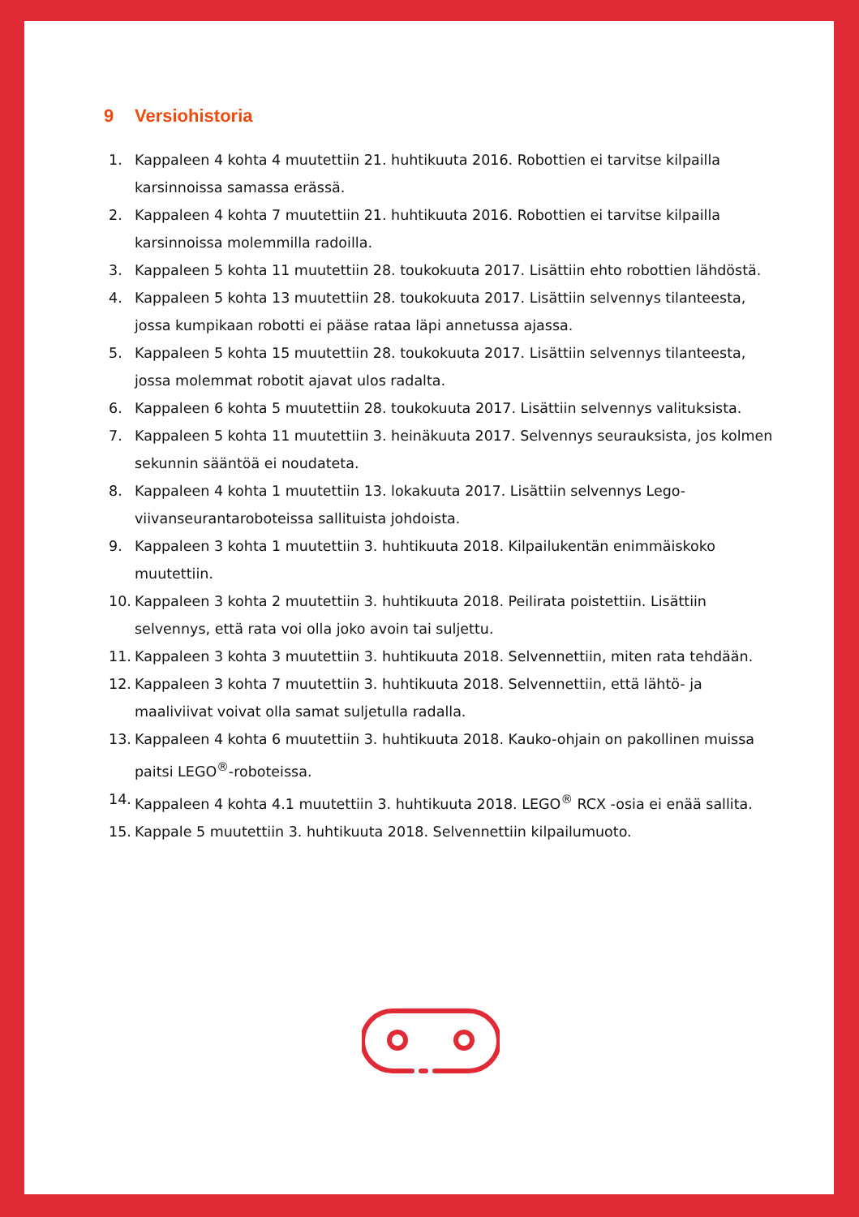9 Versiohistoria
1. Kappaleen 4 kohta 4 muutettiin 21. huhtikuuta 2016. Robottien ei tarvitse kilpailla karsinnoissa samassa erässä.
2. Kappaleen 4 kohta 7 muutettiin 21. huhtikuuta 2016. Robottien ei tarvitse kilpailla karsinnoissa molemmilla radoilla.
3. Kappaleen 5 kohta 11 muutettiin 28. toukokuuta 2017. Lisättiin ehto robottien lähdöstä.
4. Kappaleen 5 kohta 13 muutettiin 28. toukokuuta 2017. Lisättiin selvennys tilanteesta, jossa kumpikaan robotti ei pääse rataa läpi annetussa ajassa.
5. Kappaleen 5 kohta 15 muutettiin 28. toukokuuta 2017. Lisättiin selvennys tilanteesta, jossa molemmat robotit ajavat ulos radalta.
6. Kappaleen 6 kohta 5 muutettiin 28. toukokuuta 2017. Lisättiin selvennys valituksista.
7. Kappaleen 5 kohta 11 muutettiin 3. heinäkuuta 2017. Selvennys seurauksista, jos kolmen sekunnin sääntöä ei noudateta.
8. Kappaleen 4 kohta 1 muutettiin 13. lokakuuta 2017. Lisättiin selvennys Lego-viivanseurantaroboteissa sallituista johdoista.
9. Kappaleen 3 kohta 1 muutettiin 3. huhtikuuta 2018. Kilpailukentän enimmäiskoko muutettiin.
10. Kappaleen 3 kohta 2 muutettiin 3. huhtikuuta 2018. Peilirata poistettiin. Lisättiin selvennys, että rata voi olla joko avoin tai suljettu.
11. Kappaleen 3 kohta 3 muutettiin 3. huhtikuuta 2018. Selvennettiin, miten rata tehdään.
12. Kappaleen 3 kohta 7 muutettiin 3. huhtikuuta 2018. Selvennettiin, että lähtö- ja maaliviivat voivat olla samat suljetulla radalla.
13. Kappaleen 4 kohta 6 muutettiin 3. huhtikuuta 2018. Kauko-ohjain on pakollinen muissa paitsi LEGO<sup>®</sup>-roboteissa.
14. Kappaleen 4 kohta 4.1 muutettiin 3. huhtikuuta 2018. LEGO<sup>®</sup> RCX -osia ei enää sallita.
15. Kappale 5 muutettiin 3. huhtikuuta 2018. Selvennettiin kilpailumuoto.